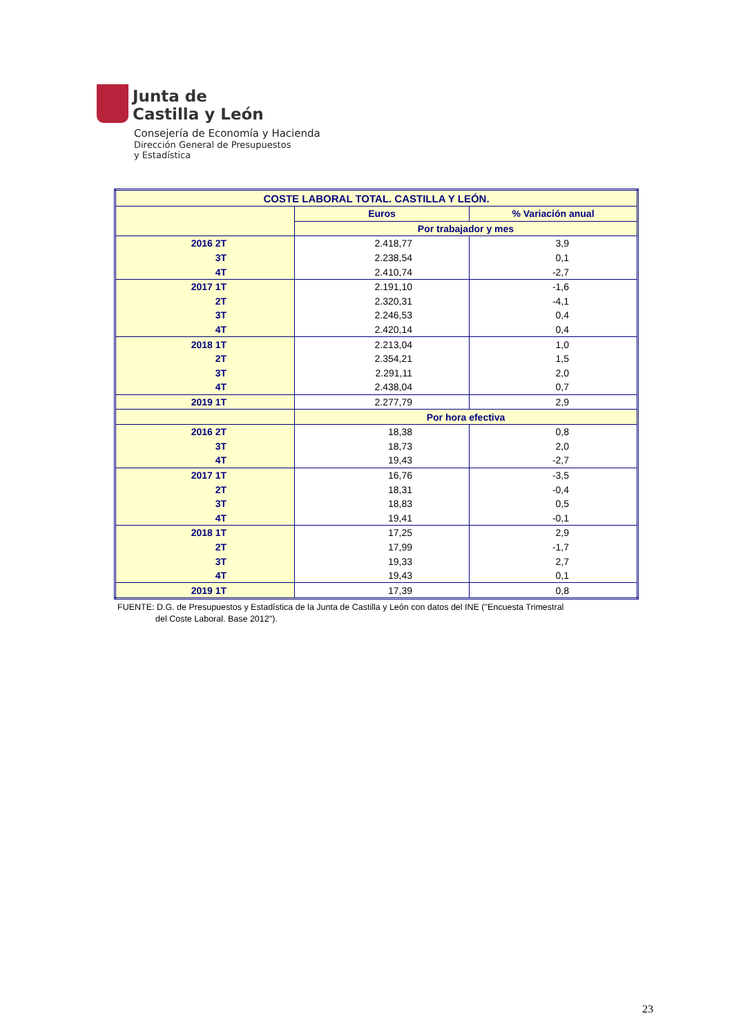Junta de
Castilla y León
Consejería de Economía y Hacienda
Dirección General de Presupuestos
y Estadística
| COSTE LABORAL TOTAL. CASTILLA Y LEÓN. | | |
| --- | --- | --- |
| | Euros | % Variación anual |
| | Por trabajador y mes | |
| 2016 2T | 2.418,77 | 3,9 |
| 3T | 2.238,54 | 0,1 |
| 4T | 2.410,74 | -2,7 |
| 2017 1T | 2.191,10 | -1,6 |
| 2T | 2.320,31 | -4,1 |
| 3T | 2.246,53 | 0,4 |
| 4T | 2.420,14 | 0,4 |
| 2018 1T | 2.213,04 | 1,0 |
| 2T | 2.354,21 | 1,5 |
| 3T | 2.291,11 | 2,0 |
| 4T | 2.438,04 | 0,7 |
| 2019 1T | 2.277,79 | 2,9 |
| | Por hora efectiva | |
| 2016 2T | 18,38 | 0,8 |
| 3T | 18,73 | 2,0 |
| 4T | 19,43 | -2,7 |
| 2017 1T | 16,76 | -3,5 |
| 2T | 18,31 | -0,4 |
| 3T | 18,83 | 0,5 |
| 4T | 19,41 | -0,1 |
| 2018 1T | 17,25 | 2,9 |
| 2T | 17,99 | -1,7 |
| 3T | 19,33 | 2,7 |
| 4T | 19,43 | 0,1 |
| 2019 1T | 17,39 | 0,8 |
FUENTE: D.G. de Presupuestos y Estadística de la Junta de Castilla y León con datos del INE ("Encuesta Trimestral
del Coste Laboral. Base 2012").
23